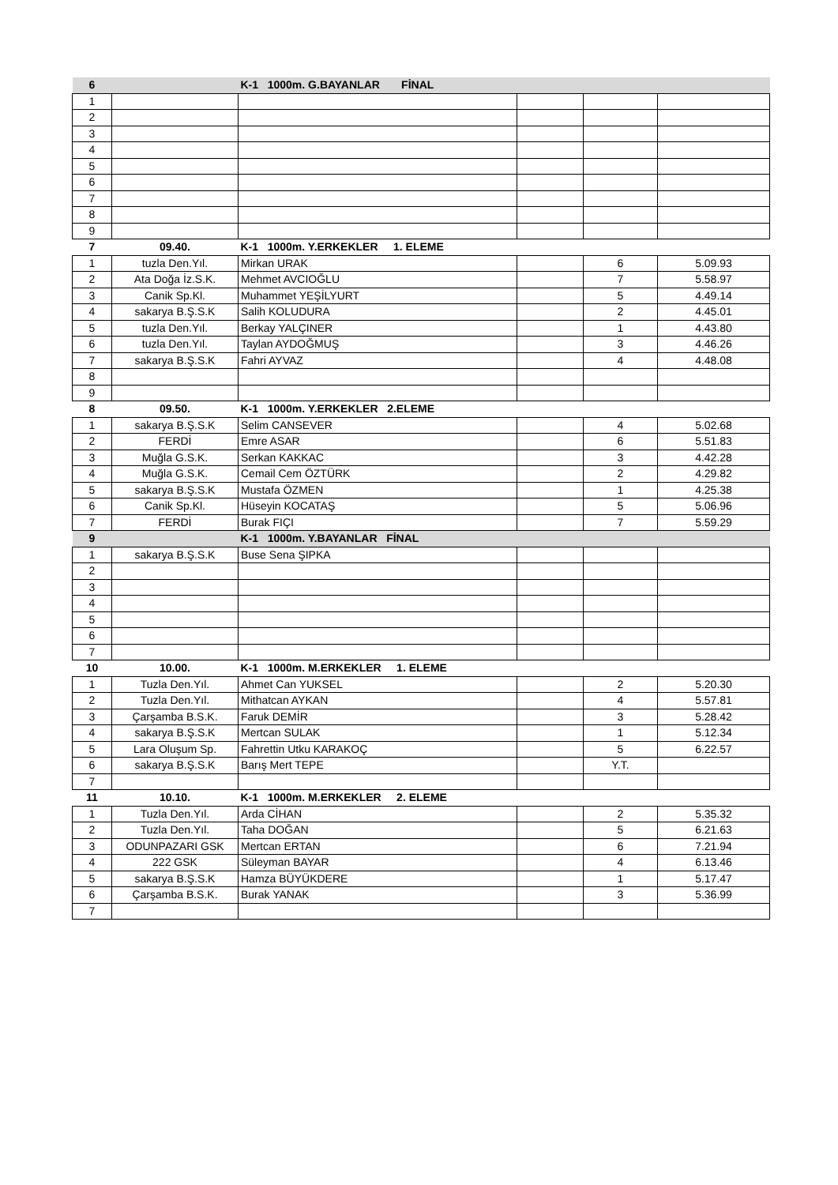| 6 | | K-1 1000m. G.BAYANLAR FİNAL | | | |
| 1 | | | | | |
| 2 | | | | | |
| 3 | | | | | |
| 4 | | | | | |
| 5 | | | | | |
| 6 | | | | | |
| 7 | | | | | |
| 8 | | | | | |
| 9 | | | | | |
| 7 | 09.40. | K-1 1000m. Y.ERKEKLER 1. ELEME | | | |
| 1 | tuzla Den.Yıl. | Mirkan URAK | | 6 | 5.09.93 |
| 2 | Ata Doğa İz.S.K. | Mehmet AVCIOĞLU | | 7 | 5.58.97 |
| 3 | Canik Sp.Kl. | Muhammet YEŞİLYURT | | 5 | 4.49.14 |
| 4 | sakarya B.Ş.S.K | Salih KOLUDURA | | 2 | 4.45.01 |
| 5 | tuzla Den.Yıl. | Berkay YALÇINER | | 1 | 4.43.80 |
| 6 | tuzla Den.Yıl. | Taylan AYDOĞMUŞ | | 3 | 4.46.26 |
| 7 | sakarya B.Ş.S.K | Fahri AYVAZ | | 4 | 4.48.08 |
| 8 | | | | | |
| 9 | | | | | |
| 8 | 09.50. | K-1 1000m. Y.ERKEKLER 2.ELEME | | | |
| 1 | sakarya B.Ş.S.K | Selim CANSEVER | | 4 | 5.02.68 |
| 2 | FERDİ | Emre ASAR | | 6 | 5.51.83 |
| 3 | Muğla G.S.K. | Serkan KAKKAC | | 3 | 4.42.28 |
| 4 | Muğla G.S.K. | Cemail Cem ÖZTÜRK | | 2 | 4.29.82 |
| 5 | sakarya B.Ş.S.K | Mustafa ÖZMEN | | 1 | 4.25.38 |
| 6 | Canik Sp.Kl. | Hüseyin KOCATAŞ | | 5 | 5.06.96 |
| 7 | FERDİ | Burak FIÇI | | 7 | 5.59.29 |
| 9 | | K-1 1000m. Y.BAYANLAR FİNAL | | | |
| 1 | sakarya B.Ş.S.K | Buse Sena ŞIPKA | | | |
| 2 | | | | | |
| 3 | | | | | |
| 4 | | | | | |
| 5 | | | | | |
| 6 | | | | | |
| 7 | | | | | |
| 10 | 10.00. | K-1 1000m. M.ERKEKLER 1. ELEME | | | |
| 1 | Tuzla Den.Yıl. | Ahmet Can YUKSEL | | 2 | 5.20.30 |
| 2 | Tuzla Den.Yıl. | Mithatcan AYKAN | | 4 | 5.57.81 |
| 3 | Çarşamba B.S.K. | Faruk DEMİR | | 3 | 5.28.42 |
| 4 | sakarya B.Ş.S.K | Mertcan SULAK | | 1 | 5.12.34 |
| 5 | Lara Oluşum Sp. | Fahrettin Utku KARAKOÇ | | 5 | 6.22.57 |
| 6 | sakarya B.Ş.S.K | Barış Mert TEPE | | Y.T. | |
| 7 | | | | | |
| 11 | 10.10. | K-1 1000m. M.ERKEKLER 2. ELEME | | | |
| 1 | Tuzla Den.Yıl. | Arda CİHAN | | 2 | 5.35.32 |
| 2 | Tuzla Den.Yıl. | Taha DOĞAN | | 5 | 6.21.63 |
| 3 | ODUNPAZARI GSK | Mertcan ERTAN | | 6 | 7.21.94 |
| 4 | 222 GSK | Süleyman BAYAR | | 4 | 6.13.46 |
| 5 | sakarya B.Ş.S.K | Hamza BÜYÜKDERE | | 1 | 5.17.47 |
| 6 | Çarşamba B.S.K. | Burak YANAK | | 3 | 5.36.99 |
| 7 | | | | | |